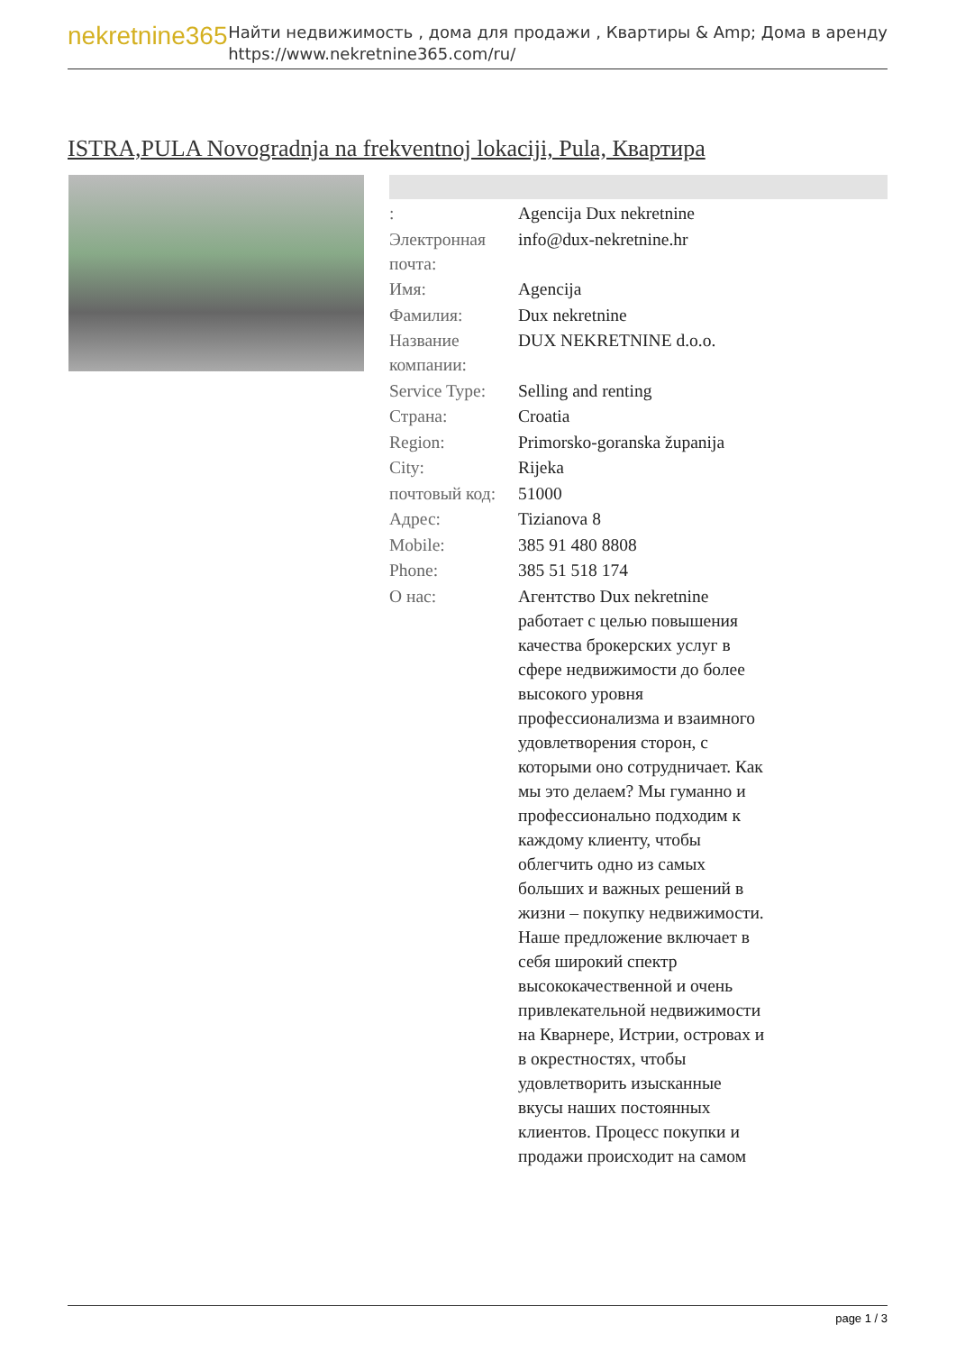nekretnine365
Найти недвижимость , дома для продажи , Квартиры & Amp; Дома в аренду
https://www.nekretnine365.com/ru/
ISTRA,PULA Novogradnja na frekventnoj lokaciji, Pula, Квартира
| : | Agencija Dux nekretnine |
| Электронная почта: | info@dux-nekretnine.hr |
| Имя: | Agencija |
| Фамилия: | Dux nekretnine |
| Название компании: | DUX NEKRETNINE d.o.o. |
| Service Type: | Selling and renting |
| Страна: | Croatia |
| Region: | Primorsko-goranska županija |
| City: | Rijeka |
| почтовый код: | 51000 |
| Адрес: | Tizianova 8 |
| Mobile: | 385 91 480 8808 |
| Phone: | 385 51 518 174 |
| О нас: | Агентство Dux nekretnine работает с целью повышения качества брокерских услуг в сфере недвижимости до более высокого уровня профессионализма и взаимного удовлетворения сторон, с которыми оно сотрудничает. Как мы это делаем? Мы гуманно и профессионально подходим к каждому клиенту, чтобы облегчить одно из самых больших и важных решений в жизни – покупку недвижимости. Наше предложение включает в себя широкий спектр высококачественной и очень привлекательной недвижимости на Кварнере, Истрии, островах и в окрестностях, чтобы удовлетворить изысканные вкусы наших постоянных клиентов. Процесс покупки и продажи происходит на самом |
page 1 / 3